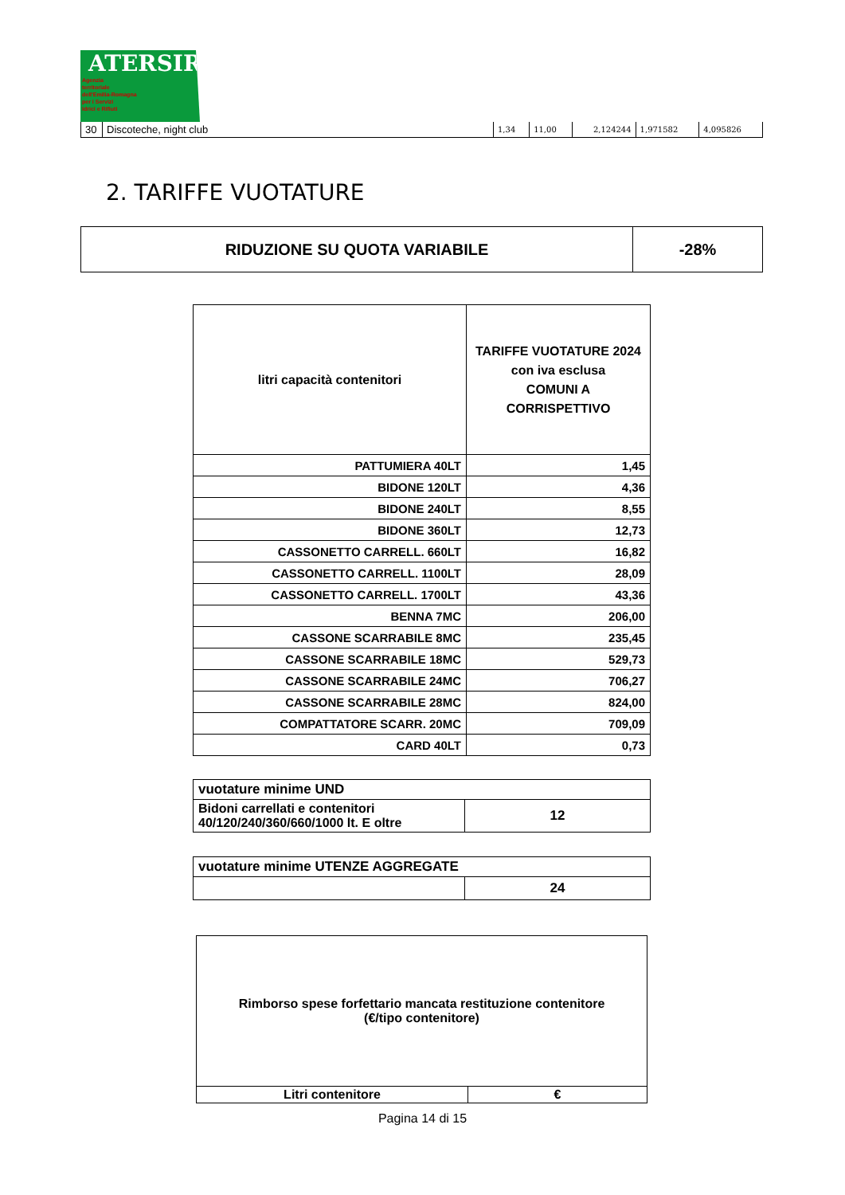ATERSIR
Agenzia
territoriale
dell'Emilia-Romagna
per i Servizi
Idrici e Rifiuti
| 30 | Discoteche, night club | 1,34 | 11,00 | 2,124244 | 1,971582 | 4,095826 |
2. TARIFFE VUOTATURE
| RIDUZIONE SU QUOTA VARIABILE | -28% |
| litri capacità contenitori | TARIFFE VUOTATURE 2024 con iva esclusa COMUNI A CORRISPETTIVO |
| --- | --- |
| PATTUMIERA 40LT | 1,45 |
| BIDONE 120LT | 4,36 |
| BIDONE 240LT | 8,55 |
| BIDONE 360LT | 12,73 |
| CASSONETTO CARRELL. 660LT | 16,82 |
| CASSONETTO CARRELL. 1100LT | 28,09 |
| CASSONETTO CARRELL. 1700LT | 43,36 |
| BENNA 7MC | 206,00 |
| CASSONE SCARRABILE 8MC | 235,45 |
| CASSONE SCARRABILE 18MC | 529,73 |
| CASSONE SCARRABILE 24MC | 706,27 |
| CASSONE SCARRABILE 28MC | 824,00 |
| COMPATTATORE SCARR. 20MC | 709,09 |
| CARD 40LT | 0,73 |
| vuotature minime UND | |
| Bidoni carrellati e contenitori 40/120/240/360/660/1000 lt. E oltre | 12 |
| vuotature minime UTENZE AGGREGATE | |
| | 24 |
| Rimborso spese forfettario mancata restituzione contenitore (€/tipo contenitore) | |
| Litri contenitore | € |
Pagina 14 di 15